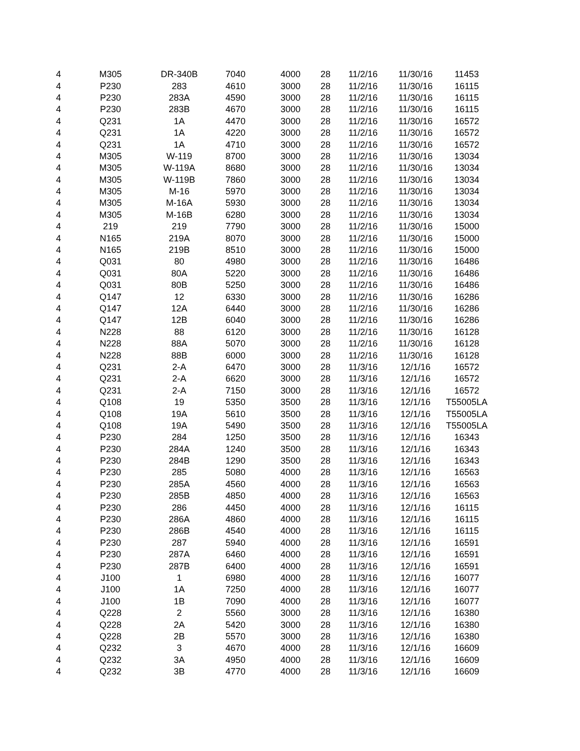| 4 | M305 | DR-340B | 7040 | 4000 | 28 | 11/2/16 | 11/30/16 | 11453 |
| 4 | P230 | 283 | 4610 | 3000 | 28 | 11/2/16 | 11/30/16 | 16115 |
| 4 | P230 | 283A | 4590 | 3000 | 28 | 11/2/16 | 11/30/16 | 16115 |
| 4 | P230 | 283B | 4670 | 3000 | 28 | 11/2/16 | 11/30/16 | 16115 |
| 4 | Q231 | 1A | 4470 | 3000 | 28 | 11/2/16 | 11/30/16 | 16572 |
| 4 | Q231 | 1A | 4220 | 3000 | 28 | 11/2/16 | 11/30/16 | 16572 |
| 4 | Q231 | 1A | 4710 | 3000 | 28 | 11/2/16 | 11/30/16 | 16572 |
| 4 | M305 | W-119 | 8700 | 3000 | 28 | 11/2/16 | 11/30/16 | 13034 |
| 4 | M305 | W-119A | 8680 | 3000 | 28 | 11/2/16 | 11/30/16 | 13034 |
| 4 | M305 | W-119B | 7860 | 3000 | 28 | 11/2/16 | 11/30/16 | 13034 |
| 4 | M305 | M-16 | 5970 | 3000 | 28 | 11/2/16 | 11/30/16 | 13034 |
| 4 | M305 | M-16A | 5930 | 3000 | 28 | 11/2/16 | 11/30/16 | 13034 |
| 4 | M305 | M-16B | 6280 | 3000 | 28 | 11/2/16 | 11/30/16 | 13034 |
| 4 | 219 | 219 | 7790 | 3000 | 28 | 11/2/16 | 11/30/16 | 15000 |
| 4 | N165 | 219A | 8070 | 3000 | 28 | 11/2/16 | 11/30/16 | 15000 |
| 4 | N165 | 219B | 8510 | 3000 | 28 | 11/2/16 | 11/30/16 | 15000 |
| 4 | Q031 | 80 | 4980 | 3000 | 28 | 11/2/16 | 11/30/16 | 16486 |
| 4 | Q031 | 80A | 5220 | 3000 | 28 | 11/2/16 | 11/30/16 | 16486 |
| 4 | Q031 | 80B | 5250 | 3000 | 28 | 11/2/16 | 11/30/16 | 16486 |
| 4 | Q147 | 12 | 6330 | 3000 | 28 | 11/2/16 | 11/30/16 | 16286 |
| 4 | Q147 | 12A | 6440 | 3000 | 28 | 11/2/16 | 11/30/16 | 16286 |
| 4 | Q147 | 12B | 6040 | 3000 | 28 | 11/2/16 | 11/30/16 | 16286 |
| 4 | N228 | 88 | 6120 | 3000 | 28 | 11/2/16 | 11/30/16 | 16128 |
| 4 | N228 | 88A | 5070 | 3000 | 28 | 11/2/16 | 11/30/16 | 16128 |
| 4 | N228 | 88B | 6000 | 3000 | 28 | 11/2/16 | 11/30/16 | 16128 |
| 4 | Q231 | 2-A | 6470 | 3000 | 28 | 11/3/16 | 12/1/16 | 16572 |
| 4 | Q231 | 2-A | 6620 | 3000 | 28 | 11/3/16 | 12/1/16 | 16572 |
| 4 | Q231 | 2-A | 7150 | 3000 | 28 | 11/3/16 | 12/1/16 | 16572 |
| 4 | Q108 | 19 | 5350 | 3500 | 28 | 11/3/16 | 12/1/16 | T55005LA |
| 4 | Q108 | 19A | 5610 | 3500 | 28 | 11/3/16 | 12/1/16 | T55005LA |
| 4 | Q108 | 19A | 5490 | 3500 | 28 | 11/3/16 | 12/1/16 | T55005LA |
| 4 | P230 | 284 | 1250 | 3500 | 28 | 11/3/16 | 12/1/16 | 16343 |
| 4 | P230 | 284A | 1240 | 3500 | 28 | 11/3/16 | 12/1/16 | 16343 |
| 4 | P230 | 284B | 1290 | 3500 | 28 | 11/3/16 | 12/1/16 | 16343 |
| 4 | P230 | 285 | 5080 | 4000 | 28 | 11/3/16 | 12/1/16 | 16563 |
| 4 | P230 | 285A | 4560 | 4000 | 28 | 11/3/16 | 12/1/16 | 16563 |
| 4 | P230 | 285B | 4850 | 4000 | 28 | 11/3/16 | 12/1/16 | 16563 |
| 4 | P230 | 286 | 4450 | 4000 | 28 | 11/3/16 | 12/1/16 | 16115 |
| 4 | P230 | 286A | 4860 | 4000 | 28 | 11/3/16 | 12/1/16 | 16115 |
| 4 | P230 | 286B | 4540 | 4000 | 28 | 11/3/16 | 12/1/16 | 16115 |
| 4 | P230 | 287 | 5940 | 4000 | 28 | 11/3/16 | 12/1/16 | 16591 |
| 4 | P230 | 287A | 6460 | 4000 | 28 | 11/3/16 | 12/1/16 | 16591 |
| 4 | P230 | 287B | 6400 | 4000 | 28 | 11/3/16 | 12/1/16 | 16591 |
| 4 | J100 | 1 | 6980 | 4000 | 28 | 11/3/16 | 12/1/16 | 16077 |
| 4 | J100 | 1A | 7250 | 4000 | 28 | 11/3/16 | 12/1/16 | 16077 |
| 4 | J100 | 1B | 7090 | 4000 | 28 | 11/3/16 | 12/1/16 | 16077 |
| 4 | Q228 | 2 | 5560 | 3000 | 28 | 11/3/16 | 12/1/16 | 16380 |
| 4 | Q228 | 2A | 5420 | 3000 | 28 | 11/3/16 | 12/1/16 | 16380 |
| 4 | Q228 | 2B | 5570 | 3000 | 28 | 11/3/16 | 12/1/16 | 16380 |
| 4 | Q232 | 3 | 4670 | 4000 | 28 | 11/3/16 | 12/1/16 | 16609 |
| 4 | Q232 | 3A | 4950 | 4000 | 28 | 11/3/16 | 12/1/16 | 16609 |
| 4 | Q232 | 3B | 4770 | 4000 | 28 | 11/3/16 | 12/1/16 | 16609 |